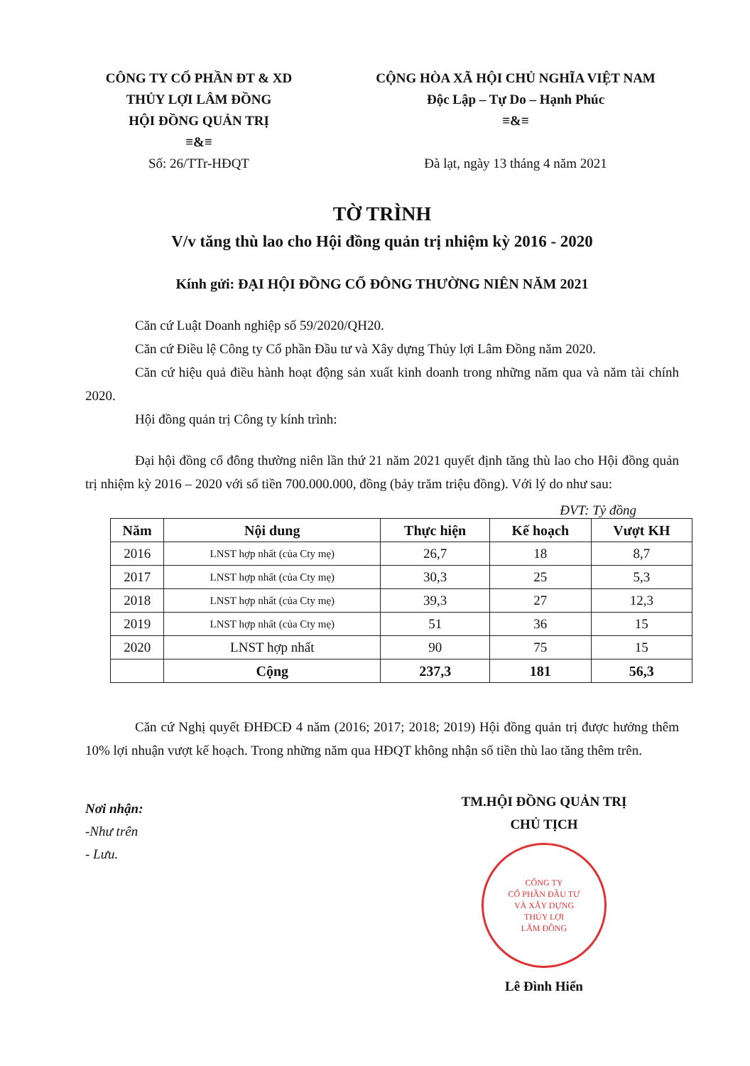CÔNG TY CỔ PHẦN ĐT & XD
THỦY LỢI LÂM ĐỒNG
HỘI ĐỒNG QUẢN TRỊ
≡&≡
Số: 26/TTr-HĐQT
CỘNG HÒA XÃ HỘI CHỦ NGHĨA VIỆT NAM
Độc Lập – Tự Do – Hạnh Phúc
≡&≡
Đà lạt, ngày 13 tháng 4 năm 2021
TỜ TRÌNH
V/v tăng thù lao cho Hội đồng quản trị nhiệm kỳ 2016 - 2020
Kính gửi: ĐẠI HỘI ĐỒNG CỔ ĐÔNG THƯỜNG NIÊN NĂM 2021
Căn cứ Luật Doanh nghiệp số 59/2020/QH20.
Căn cứ Điều lệ Công ty Cổ phần Đầu tư và Xây dựng Thủy lợi Lâm Đồng năm 2020.
Căn cứ hiệu quả điều hành hoạt động sản xuất kinh doanh trong những năm qua và năm tài chính 2020.
Hội đồng quản trị Công ty kính trình:
Đại hội đồng cổ đông thường niên lần thứ 21 năm 2021 quyết định tăng thù lao cho Hội đồng quản trị nhiệm kỳ 2016 – 2020 với số tiền 700.000.000, đồng (bảy trăm triệu đồng). Với lý do như sau:
ĐVT: Tỷ đồng
| Năm | Nội dung | Thực hiện | Kế hoạch | Vượt KH |
| --- | --- | --- | --- | --- |
| 2016 | LNST hợp nhất (của Cty mẹ) | 26,7 | 18 | 8,7 |
| 2017 | LNST hợp nhất (của Cty mẹ) | 30,3 | 25 | 5,3 |
| 2018 | LNST hợp nhất (của Cty mẹ) | 39,3 | 27 | 12,3 |
| 2019 | LNST hợp nhất (của Cty mẹ) | 51 | 36 | 15 |
| 2020 | LNST hợp nhất | 90 | 75 | 15 |
| | Cộng | 237,3 | 181 | 56,3 |
Căn cứ Nghị quyết ĐHĐCĐ 4 năm (2016; 2017; 2018; 2019) Hội đồng quản trị được hưởng thêm 10% lợi nhuận vượt kế hoạch. Trong những năm qua HĐQT không nhận số tiền thù lao tăng thêm trên.
Nơi nhận:
-Như trên
- Lưu.
TM.HỘI ĐỒNG QUẢN TRỊ
CHỦ TỊCH
CÔNG TY
CỔ PHẦN ĐẦU TƯ
VÀ XÂY DỰNG
THỦY LỢI
LÂM ĐỒNG
Lê Đình Hiển